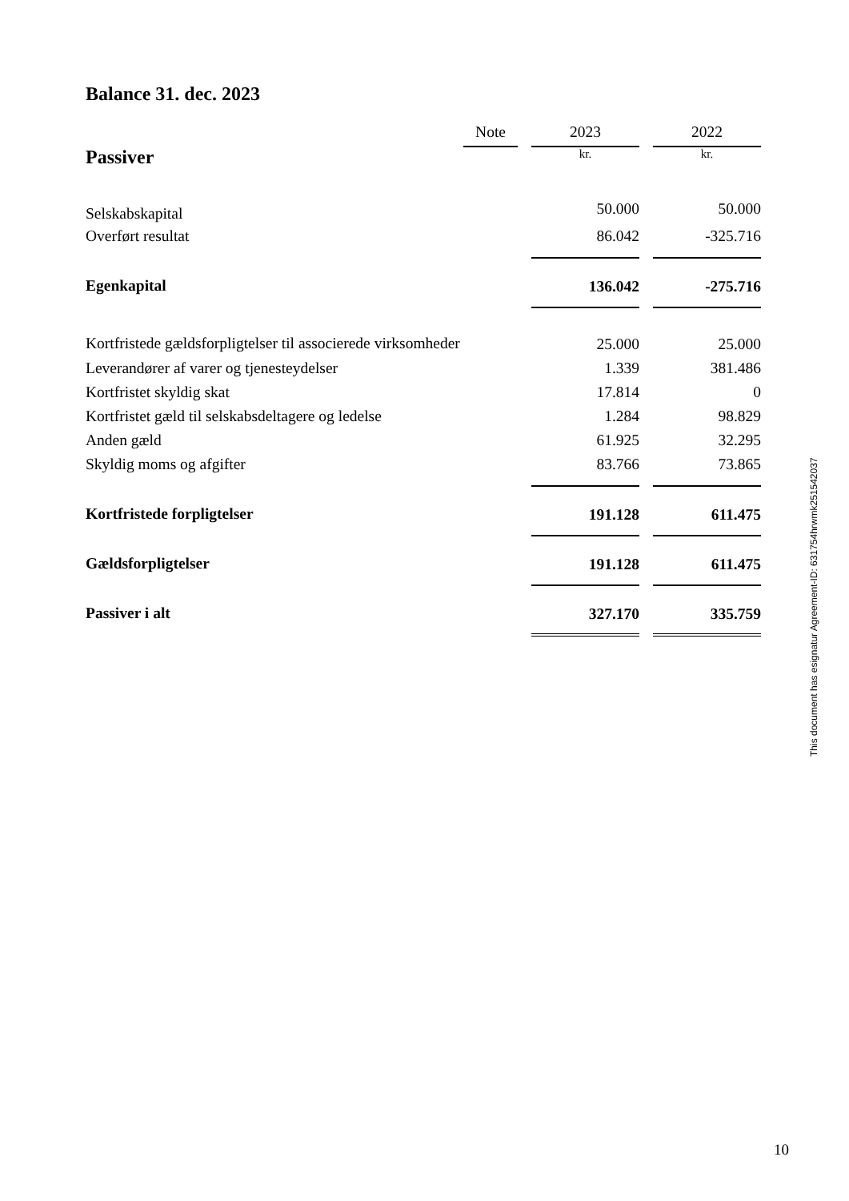Balance 31. dec. 2023
| | Note | | 2023 | | 2022 |
| Passiver | | | kr. | | kr. |
| Selskabskapital | | | 50.000 | | 50.000 |
| Overført resultat | | | 86.042 | | -325.716 |
| Egenkapital | | | 136.042 | | -275.716 |
| Kortfristede gældsforpligtelser til associerede virksomheder | | | 25.000 | | 25.000 |
| Leverandører af varer og tjenesteydelser | | | 1.339 | | 381.486 |
| Kortfristet skyldig skat | | | 17.814 | | 0 |
| Kortfristet gæld til selskabsdeltagere og ledelse | | | 1.284 | | 98.829 |
| Anden gæld | | | 61.925 | | 32.295 |
| Skyldig moms og afgifter | | | 83.766 | | 73.865 |
| Kortfristede forpligtelser | | | 191.128 | | 611.475 |
| Gældsforpligtelser | | | 191.128 | | 611.475 |
| Passiver i alt | | | 327.170 | | 335.759 |
This document has esignatur Agreement-ID: 631754hrwmk251542037
10